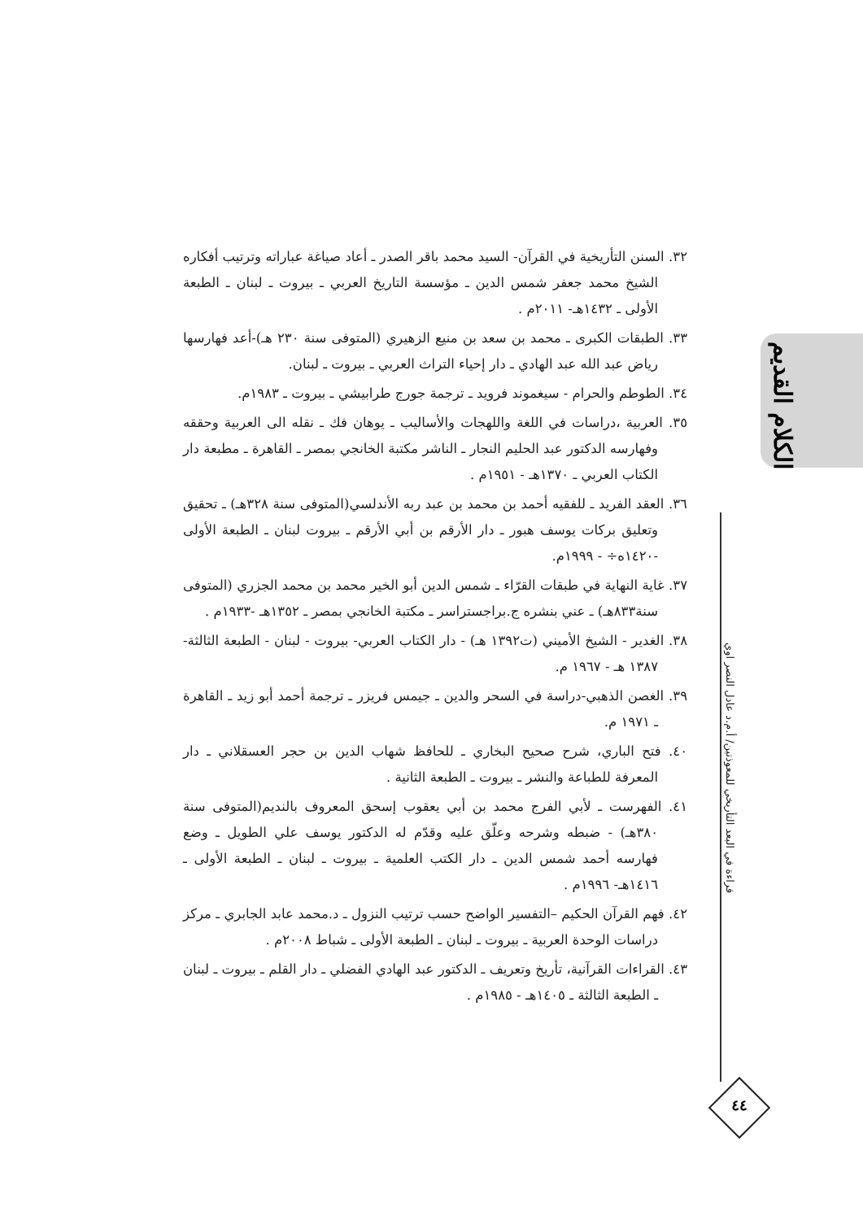٣٢. السنن التأريخية في القرآن- السيد محمد باقر الصدر ـ أعاد صياغة عباراته وترتيب أفكاره الشيخ محمد جعفر شمس الدين ـ مؤسسة التاريخ العربي ـ بيروت ـ لبنان ـ الطبعة الأولى ـ ١٤٣٢هـ- ٢٠١١م .
٣٣. الطبقات الكبرى ـ محمد بن سعد بن منيع الزهيري (المتوفى سنة ٢٣٠ هـ)-أعد فهارسها رياض عبد الله عبد الهادي ـ دار إحياء التراث العربي ـ بيروت ـ لبنان.
٣٤. الطوطم والحرام - سيغموند فرويد ـ ترجمة جورج طرابيشي ـ بيروت ـ ١٩٨٣م.
٣٥. العربية ،دراسات في اللغة واللهجات والأساليب ـ يوهان فك ـ نقله الى العربية وحققه وفهارسه الدكتور عبد الحليم النجار ـ الناشر مكتبة الخانجي بمصر ـ القاهرة ـ مطبعة دار الكتاب العربي ـ ١٣٧٠هـ - ١٩٥١م .
٣٦. العقد الفريد ـ للفقيه أحمد بن محمد بن عبد ربه الأندلسي(المتوفى سنة ٣٢٨هـ) ـ تحقيق وتعليق بركات يوسف هبور ـ دار الأرقم بن أبي الأرقم ـ بيروت لبنان ـ الطبعة الأولى -١٤٢٠ه÷ - ١٩٩٩م.
٣٧. غاية النهاية في طبقات القرّاء ـ شمس الدين أبو الخير محمد بن محمد الجزري (المتوفى سنة٨٣٣هـ) ـ عني بنشره ج.براجستراسر ـ مكتبة الخانجي بمصر ـ ١٣٥٢هـ -١٩٣٣م .
٣٨. الغدير - الشيخ الأميني (ت١٣٩٢ هـ) - دار الكتاب العربي- بيروت - لبنان - الطبعة الثالثة- ١٣٨٧ هـ - ١٩٦٧ م.
٣٩. الغصن الذهبي-دراسة في السحر والدين ـ جيمس فريزر ـ ترجمة أحمد أبو زيد ـ القاهرة ـ ١٩٧١ م.
٤٠. فتح الباري، شرح صحيح البخاري ـ للحافظ شهاب الدين بن حجر العسقلاني ـ دار المعرفة للطباعة والنشر ـ بيروت ـ الطبعة الثانية .
٤١. الفهرست ـ لأبي الفرج محمد بن أبي يعقوب إسحق المعروف بالنديم(المتوفى سنة ٣٨٠هـ) - ضبطه وشرحه وعلّق عليه وقدّم له الدكتور يوسف علي الطويل ـ وضع فهارسه أحمد شمس الدين ـ دار الكتب العلمية ـ بيروت ـ لبنان ـ الطبعة الأولى ـ ١٤١٦هـ- ١٩٩٦م .
٤٢. فهم القرآن الحكيم –التفسير الواضح حسب ترتيب النزول ـ د.محمد عابد الجابري ـ مركز دراسات الوحدة العربية ـ بيروت ـ لبنان ـ الطبعة الأولى ـ شباط ٢٠٠٨م .
٤٣. القراءات القرآنية، تأريخ وتعريف ـ الدكتور عبد الهادي الفضلي ـ دار القلم ـ بيروت ـ لبنان ـ الطبعة الثالثة ـ ١٤٠٥هـ - ١٩٨٥م .
الكلام القديم
قراءة في البعد التأريخي للمعوذتين/ أ.م.د عادل النصر اوي
٤٤